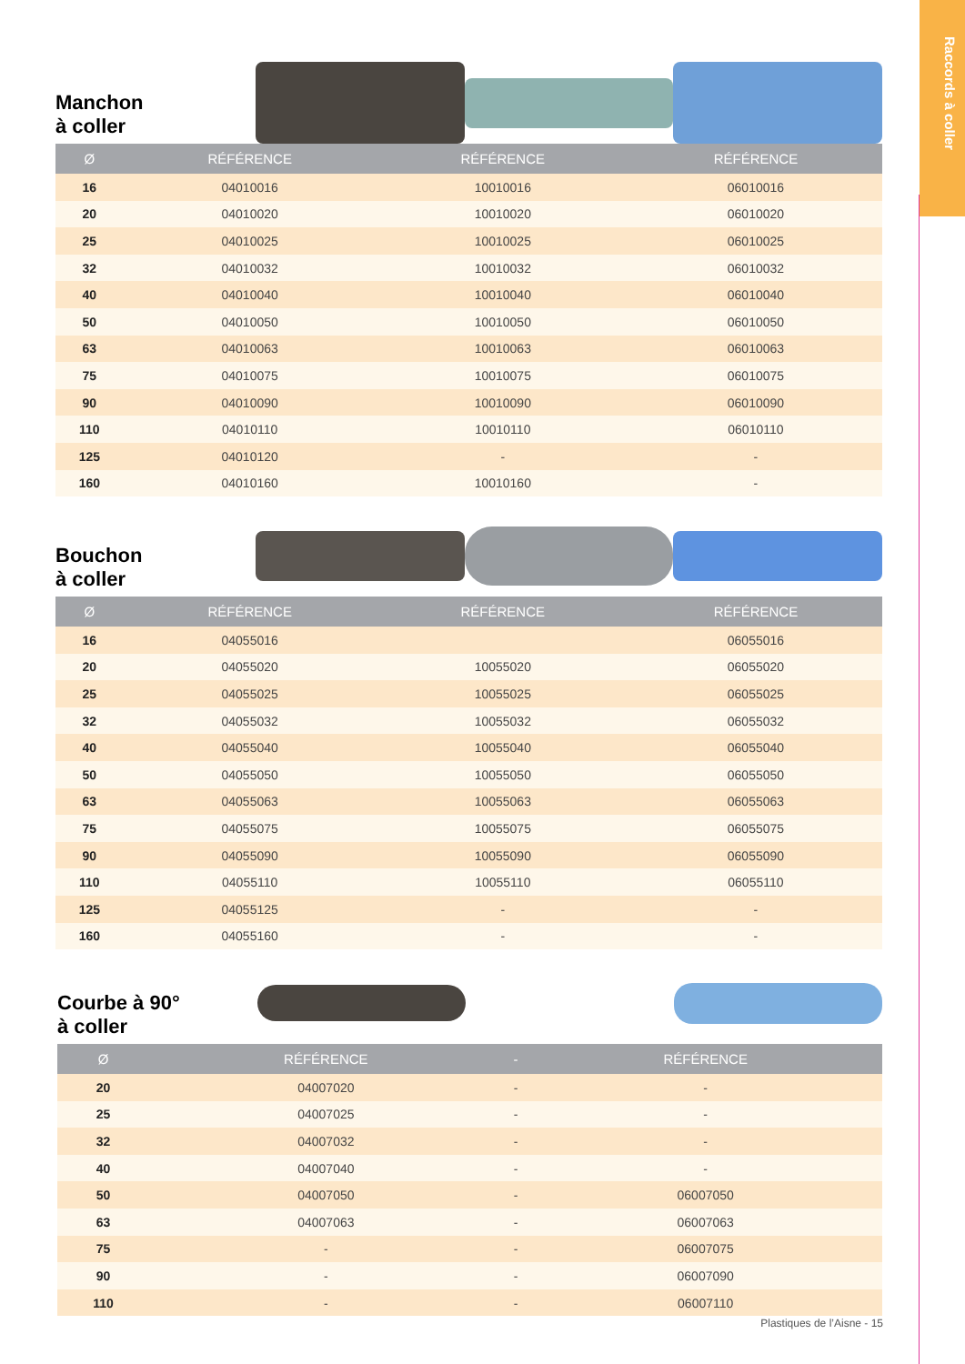Raccords à coller
Manchon
à coller
| Ø | RÉFÉRENCE | RÉFÉRENCE | RÉFÉRENCE |
| --- | --- | --- | --- |
| 16 | 04010016 | 10010016 | 06010016 |
| 20 | 04010020 | 10010020 | 06010020 |
| 25 | 04010025 | 10010025 | 06010025 |
| 32 | 04010032 | 10010032 | 06010032 |
| 40 | 04010040 | 10010040 | 06010040 |
| 50 | 04010050 | 10010050 | 06010050 |
| 63 | 04010063 | 10010063 | 06010063 |
| 75 | 04010075 | 10010075 | 06010075 |
| 90 | 04010090 | 10010090 | 06010090 |
| 110 | 04010110 | 10010110 | 06010110 |
| 125 | 04010120 | - | - |
| 160 | 04010160 | 10010160 | - |
Bouchon
à coller
| Ø | RÉFÉRENCE | RÉFÉRENCE | RÉFÉRENCE |
| --- | --- | --- | --- |
| 16 | 04055016 | | 06055016 |
| 20 | 04055020 | 10055020 | 06055020 |
| 25 | 04055025 | 10055025 | 06055025 |
| 32 | 04055032 | 10055032 | 06055032 |
| 40 | 04055040 | 10055040 | 06055040 |
| 50 | 04055050 | 10055050 | 06055050 |
| 63 | 04055063 | 10055063 | 06055063 |
| 75 | 04055075 | 10055075 | 06055075 |
| 90 | 04055090 | 10055090 | 06055090 |
| 110 | 04055110 | 10055110 | 06055110 |
| 125 | 04055125 | - | - |
| 160 | 04055160 | - | - |
Courbe à 90°
à coller
| Ø | RÉFÉRENCE | - | RÉFÉRENCE |
| --- | --- | --- | --- |
| 20 | 04007020 | - | - |
| 25 | 04007025 | - | - |
| 32 | 04007032 | - | - |
| 40 | 04007040 | - | - |
| 50 | 04007050 | - | 06007050 |
| 63 | 04007063 | - | 06007063 |
| 75 | - | - | 06007075 |
| 90 | - | - | 06007090 |
| 110 | - | - | 06007110 |
Plastiques de l’Aisne - 15